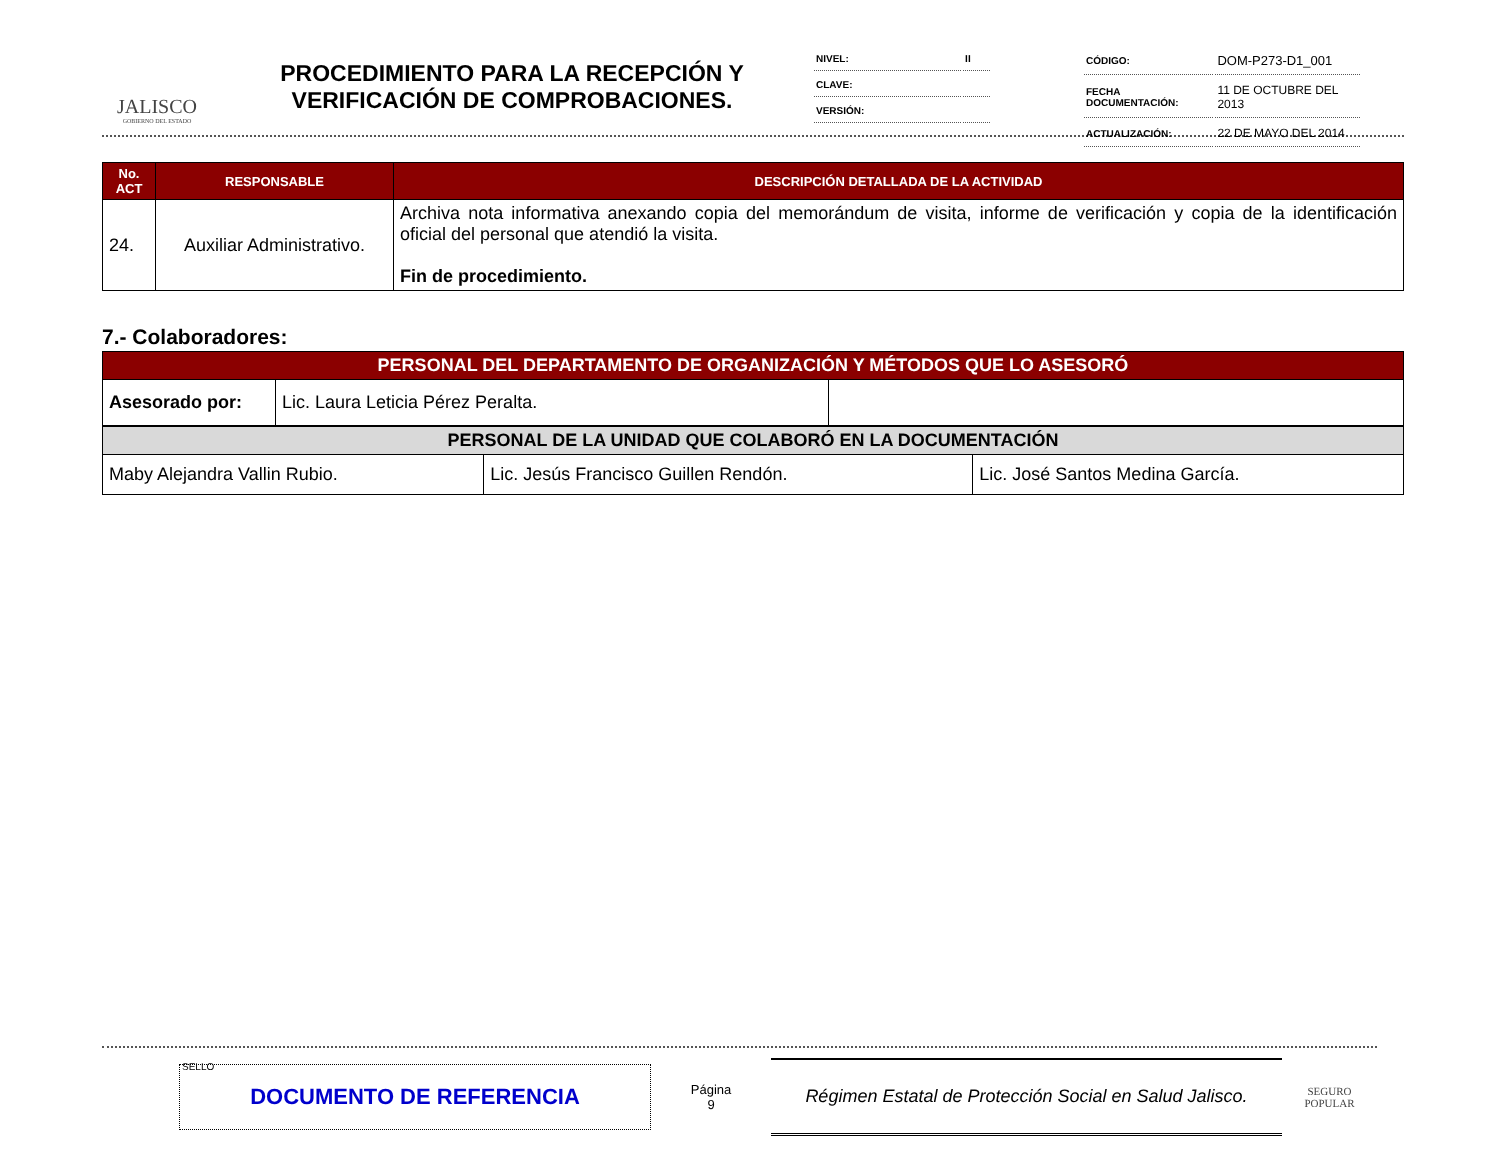JALISCO
GOBIERNO DEL ESTADO
PROCEDIMIENTO PARA LA RECEPCIÓN Y VERIFICACIÓN DE COMPROBACIONES.
| NIVEL: | II |
| CLAVE: | |
| VERSIÓN: | |
| CÓDIGO: | DOM-P273-D1_001 |
| FECHA DOCUMENTACIÓN: | 11 DE OCTUBRE DEL 2013 |
| ACTUALIZACIÓN: | 22 DE MAYO DEL 2014 |
| No. ACT | RESPONSABLE | DESCRIPCIÓN DETALLADA DE LA ACTIVIDAD |
| --- | --- | --- |
| 24. | Auxiliar Administrativo. | Archiva nota informativa anexando copia del memorándum de visita, informe de verificación y copia de la identificación oficial del personal que atendió la visita. Fin de procedimiento. |
7.- Colaboradores:
| PERSONAL DEL DEPARTAMENTO DE ORGANIZACIÓN Y MÉTODOS QUE LO ASESORÓ | | |
| --- | --- | --- |
| Asesorado por: | Lic. Laura Leticia Pérez Peralta. | |
| PERSONAL DE LA UNIDAD QUE COLABORÓ EN LA DOCUMENTACIÓN | | |
| --- | --- | --- |
| Maby Alejandra Vallin Rubio. | Lic. Jesús Francisco Guillen Rendón. | Lic. José Santos Medina García. |
SELLO
DOCUMENTO DE REFERENCIA
Página
9
Régimen Estatal de Protección Social en Salud Jalisco.
SEGURO POPULAR